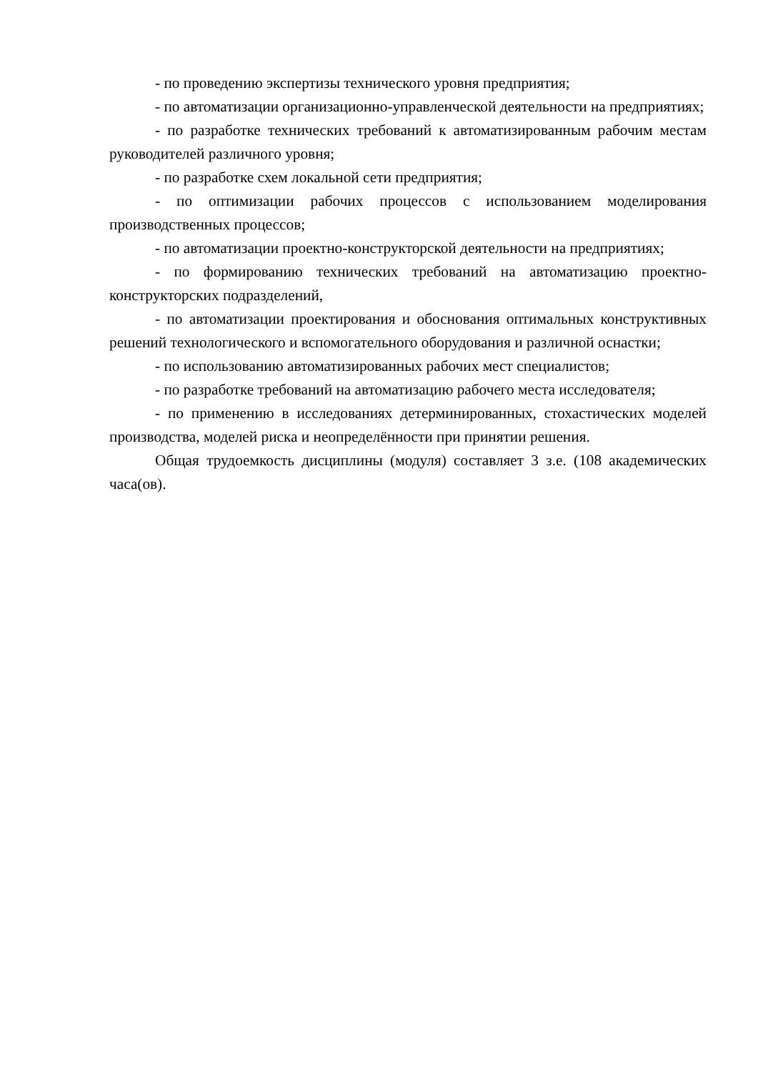- по проведению экспертизы технического уровня предприятия;
- по автоматизации организационно-управленческой деятельности на предприятиях;
- по разработке технических требований к автоматизированным рабочим местам руководителей различного уровня;
- по разработке схем локальной сети предприятия;
- по оптимизации рабочих процессов с использованием моделирования производственных процессов;
- по автоматизации проектно-конструкторской деятельности на предприятиях;
- по формированию технических требований на автоматизацию проектно-конструкторских подразделений,
- по автоматизации проектирования и обоснования оптимальных конструктивных решений технологического и вспомогательного оборудования и различной оснастки;
- по использованию автоматизированных рабочих мест специалистов;
- по разработке требований на автоматизацию рабочего места исследователя;
- по применению в исследованиях детерминированных, стохастических моделей производства, моделей риска и неопределённости при принятии решения.
Общая трудоемкость дисциплины (модуля) составляет 3 з.е. (108 академических часа(ов).